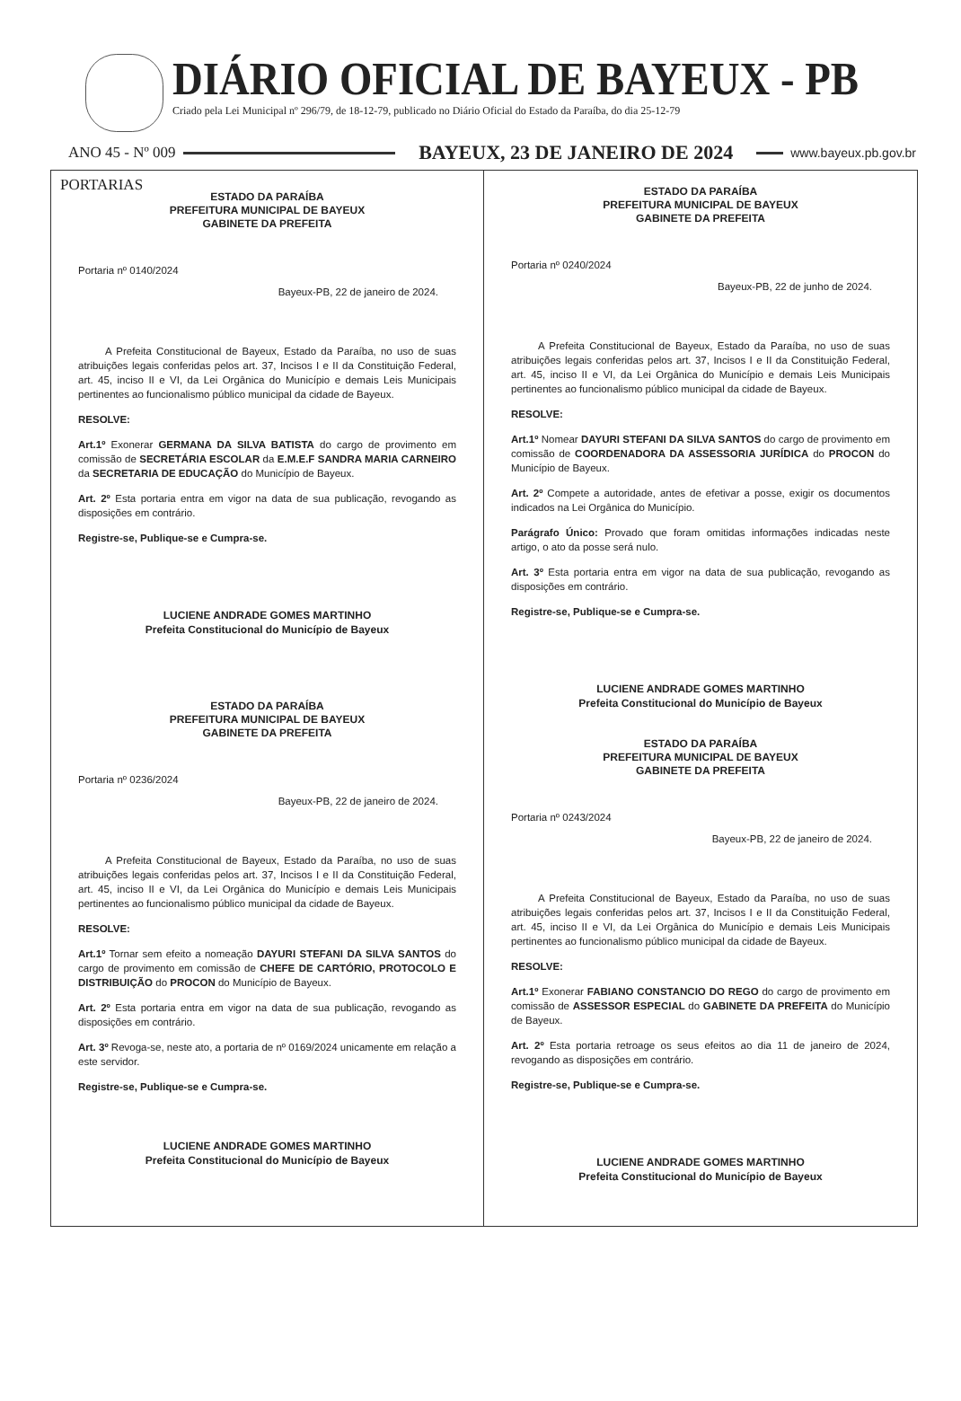DIÁRIO OFICIAL DE BAYEUX - PB
Criado pela Lei Municipal nº 296/79, de 18-12-79, publicado no Diário Oficial do Estado da Paraíba, do dia 25-12-79
ANO 45 - Nº 009 BAYEUX, 23 DE JANEIRO DE 2024 www.bayeux.pb.gov.br
PORTARIAS
ESTADO DA PARAÍBA
PREFEITURA MUNICIPAL DE BAYEUX
GABINETE DA PREFEITA
Portaria nº 0140/2024
Bayeux-PB, 22 de janeiro de 2024.
A Prefeita Constitucional de Bayeux, Estado da Paraíba, no uso de suas atribuições legais conferidas pelos art. 37, Incisos I e II da Constituição Federal, art. 45, inciso II e VI, da Lei Orgânica do Município e demais Leis Municipais pertinentes ao funcionalismo público municipal da cidade de Bayeux.
RESOLVE:
Art.1º Exonerar GERMANA DA SILVA BATISTA do cargo de provimento em comissão de SECRETÁRIA ESCOLAR da E.M.E.F SANDRA MARIA CARNEIRO da SECRETARIA DE EDUCAÇÃO do Município de Bayeux.
Art. 2º Esta portaria entra em vigor na data de sua publicação, revogando as disposições em contrário.
Registre-se, Publique-se e Cumpra-se.
LUCIENE ANDRADE GOMES MARTINHO
Prefeita Constitucional do Município de Bayeux
ESTADO DA PARAÍBA
PREFEITURA MUNICIPAL DE BAYEUX
GABINETE DA PREFEITA
Portaria nº 0236/2024
Bayeux-PB, 22 de janeiro de 2024.
A Prefeita Constitucional de Bayeux, Estado da Paraíba, no uso de suas atribuições legais conferidas pelos art. 37, Incisos I e II da Constituição Federal, art. 45, inciso II e VI, da Lei Orgânica do Município e demais Leis Municipais pertinentes ao funcionalismo público municipal da cidade de Bayeux.
RESOLVE:
Art.1º Tornar sem efeito a nomeação DAYURI STEFANI DA SILVA SANTOS do cargo de provimento em comissão de CHEFE DE CARTÓRIO, PROTOCOLO E DISTRIBUIÇÃO do PROCON do Município de Bayeux.
Art. 2º Esta portaria entra em vigor na data de sua publicação, revogando as disposições em contrário.
Art. 3º Revoga-se, neste ato, a portaria de nº 0169/2024 unicamente em relação a este servidor.
Registre-se, Publique-se e Cumpra-se.
LUCIENE ANDRADE GOMES MARTINHO
Prefeita Constitucional do Município de Bayeux
ESTADO DA PARAÍBA
PREFEITURA MUNICIPAL DE BAYEUX
GABINETE DA PREFEITA
Portaria nº 0240/2024
Bayeux-PB, 22 de junho de 2024.
A Prefeita Constitucional de Bayeux, Estado da Paraíba, no uso de suas atribuições legais conferidas pelos art. 37, Incisos I e II da Constituição Federal, art. 45, inciso II e VI, da Lei Orgânica do Município e demais Leis Municipais pertinentes ao funcionalismo público municipal da cidade de Bayeux.
RESOLVE:
Art.1º Nomear DAYURI STEFANI DA SILVA SANTOS do cargo de provimento em comissão de COORDENADORA DA ASSESSORIA JURÍDICA do PROCON do Município de Bayeux.
Art. 2º Compete a autoridade, antes de efetivar a posse, exigir os documentos indicados na Lei Orgânica do Município.
Parágrafo Único: Provado que foram omitidas informações indicadas neste artigo, o ato da posse será nulo.
Art. 3º Esta portaria entra em vigor na data de sua publicação, revogando as disposições em contrário.
Registre-se, Publique-se e Cumpra-se.
LUCIENE ANDRADE GOMES MARTINHO
Prefeita Constitucional do Município de Bayeux
ESTADO DA PARAÍBA
PREFEITURA MUNICIPAL DE BAYEUX
GABINETE DA PREFEITA
Portaria nº 0243/2024
Bayeux-PB, 22 de janeiro de 2024.
A Prefeita Constitucional de Bayeux, Estado da Paraíba, no uso de suas atribuições legais conferidas pelos art. 37, Incisos I e II da Constituição Federal, art. 45, inciso II e VI, da Lei Orgânica do Município e demais Leis Municipais pertinentes ao funcionalismo público municipal da cidade de Bayeux.
RESOLVE:
Art.1º Exonerar FABIANO CONSTANCIO DO REGO do cargo de provimento em comissão de ASSESSOR ESPECIAL do GABINETE DA PREFEITA do Município de Bayeux.
Art. 2º Esta portaria retroage os seus efeitos ao dia 11 de janeiro de 2024, revogando as disposições em contrário.
Registre-se, Publique-se e Cumpra-se.
LUCIENE ANDRADE GOMES MARTINHO
Prefeita Constitucional do Município de Bayeux